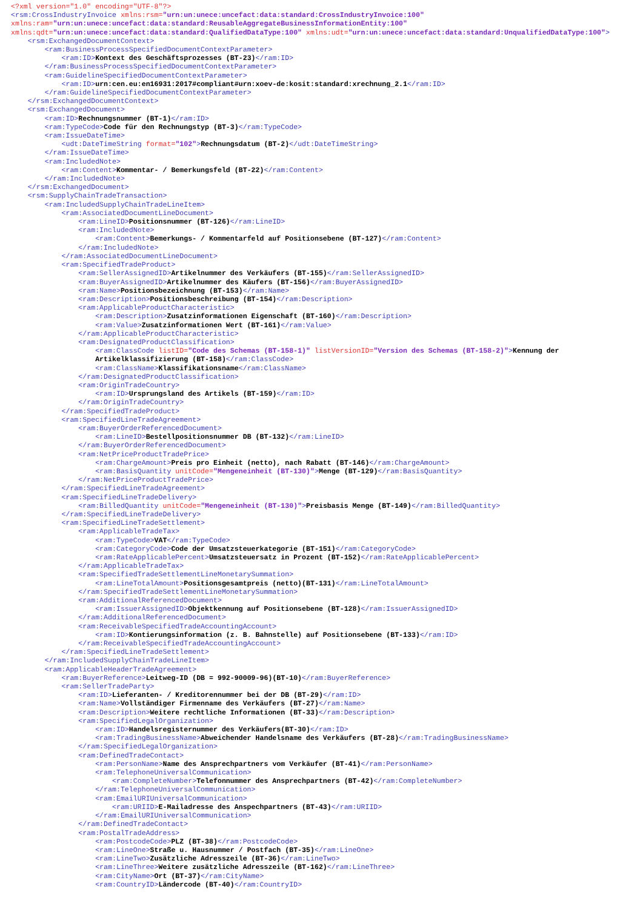<?xml version="1.0" encoding="UTF-8"?>
<rsm:CrossIndustryInvoice xmlns:rsm="urn:un:unece:uncefact:data:standard:CrossIndustryInvoice:100" xmlns:ram="urn:un:unece:uncefact:data:standard:ReusableAggregateBusinessInformationEntity:100" xmlns:qdt="urn:un:unece:uncefact:data:standard:QualifiedDataType:100" xmlns:udt="urn:un:unece:uncefact:data:standard:UnqualifiedDataType:100">
<rsm:ExchangedDocumentContext> <ram:BusinessProcessSpecifiedDocumentContextParameter> <ram:ID>Kontext des Geschäftsprozesses (BT-23)</ram:ID> </ram:BusinessProcessSpecifiedDocumentContextParameter> <ram:GuidelineSpecifiedDocumentContextParameter> <ram:ID>urn:cen.eu:en16931:2017#compliant#urn:xoev-de:kosit:standard:xrechnung_2.1</ram:ID> </ram:GuidelineSpecifiedDocumentContextParameter> </rsm:ExchangedDocumentContext> <rsm:ExchangedDocument> <ram:ID>Rechnungsnummer (BT-1)</ram:ID> <ram:TypeCode>Code für den Rechnungstyp (BT-3)</ram:TypeCode> <ram:IssueDateTime> <udt:DateTimeString format="102">Rechnungsdatum (BT-2)</udt:DateTimeString> </ram:IssueDateTime> <ram:IncludedNote> <ram:Content>Kommentar- / Bemerkungsfeld (BT-22)</ram:Content> </ram:IncludedNote> </rsm:ExchangedDocument> <rsm:SupplyChainTradeTransaction> <ram:IncludedSupplyChainTradeLineItem> <ram:AssociatedDocumentLineDocument> <ram:LineID>Positionsnummer (BT-126)</ram:LineID> <ram:IncludedNote> <ram:Content>Bemerkungs- / Kommentarfeld auf Positionsebene (BT-127)</ram:Content> </ram:IncludedNote> </ram:AssociatedDocumentLineDocument> <ram:SpecifiedTradeProduct> <ram:SellerAssignedID>Artikelnummer des Verkäufers (BT-155)</ram:SellerAssignedID> <ram:BuyerAssignedID>Artikelnummer des Käufers (BT-156)</ram:BuyerAssignedID> <ram:Name>Positionsbezeichnung (BT-153)</ram:Name> <ram:Description>Positionsbeschreibung (BT-154)</ram:Description> <ram:ApplicableProductCharacteristic> <ram:Description>Zusatzinformationen Eigenschaft (BT-160)</ram:Description> <ram:Value>Zusatzinformationen Wert (BT-161)</ram:Value> </ram:ApplicableProductCharacteristic> <ram:DesignatedProductClassification> <ram:ClassCode listID="Code des Schemas (BT-158-1)" listVersionID="Version des Schemas (BT-158-2)">Kennung der Artikelklassifizierung (BT-158)</ram:ClassCode> <ram:ClassName>Klassifikationsname</ram:ClassName> </ram:DesignatedProductClassification> <ram:OriginTradeCountry> <ram:ID>Ursprungsland des Artikels (BT-159)</ram:ID> </ram:OriginTradeCountry> </ram:SpecifiedTradeProduct> <ram:SpecifiedLineTradeAgreement> <ram:BuyerOrderReferencedDocument> <ram:LineID>Bestellpositionsnummer DB (BT-132)</ram:LineID> </ram:BuyerOrderReferencedDocument> <ram:NetPriceProductTradePrice> <ram:ChargeAmount>Preis pro Einheit (netto), nach Rabatt (BT-146)</ram:ChargeAmount> <ram:BasisQuantity unitCode="Mengeneinheit (BT-130)">Menge (BT-129)</ram:BasisQuantity> </ram:NetPriceProductTradePrice> </ram:SpecifiedLineTradeAgreement> <ram:SpecifiedLineTradeDelivery> <ram:BilledQuantity unitCode="Mengeneinheit (BT-130)">Preisbasis Menge (BT-149)</ram:BilledQuantity> </ram:SpecifiedLineTradeDelivery> <ram:SpecifiedLineTradeSettlement> <ram:ApplicableTradeTax> <ram:TypeCode>VAT</ram:TypeCode> <ram:CategoryCode>Code der Umsatzsteuerkategorie (BT-151)</ram:CategoryCode> <ram:RateApplicablePercent>Umsatzsteuersatz in Prozent (BT-152)</ram:RateApplicablePercent> </ram:ApplicableTradeTax> <ram:SpecifiedTradeSettlementLineMonetarySummation> <ram:LineTotalAmount>Positionsgesamtpreis (netto)(BT-131)</ram:LineTotalAmount> </ram:SpecifiedTradeSettlementLineMonetarySummation> <ram:AdditionalReferencedDocument> <ram:IssuerAssignedID>Objektkennung auf Positionsebene (BT-128)</ram:IssuerAssignedID> </ram:AdditionalReferencedDocument> <ram:ReceivableSpecifiedTradeAccountingAccount> <ram:ID>Kontierungsinformation (z. B. Bahnstelle) auf Positionsebene (BT-133)</ram:ID> </ram:ReceivableSpecifiedTradeAccountingAccount> </ram:SpecifiedLineTradeSettlement> </ram:IncludedSupplyChainTradeLineItem> <ram:ApplicableHeaderTradeAgreement> <ram:BuyerReference>Leitweg-ID (DB = 992-90009-96)(BT-10)</ram:BuyerReference> <ram:SellerTradeParty> <ram:ID>Lieferanten- / Kreditorennummer bei der DB (BT-29)</ram:ID> <ram:Name>Vollständiger Firmenname des Verkäufers (BT-27)</ram:Name> <ram:Description>Weitere rechtliche Informationen (BT-33)</ram:Description> <ram:SpecifiedLegalOrganization> <ram:ID>Handelsregisternummer des Verkäufers(BT-30)</ram:ID> <ram:TradingBusinessName>Abweichender Handelsname des Verkäufers (BT-28)</ram:TradingBusinessName> </ram:SpecifiedLegalOrganization> <ram:DefinedTradeContact> <ram:PersonName>Name des Ansprechpartners vom Verkäufer (BT-41)</ram:PersonName> <ram:TelephoneUniversalCommunication> <ram:CompleteNumber>Telefonnummer des Ansprechpartners (BT-42)</ram:CompleteNumber> </ram:TelephoneUniversalCommunication> <ram:EmailURIUniversalCommunication> <ram:URIID>E-Mailadresse des Anspechpartners (BT-43)</ram:URIID> </ram:EmailURIUniversalCommunication> </ram:DefinedTradeContact> <ram:PostalTradeAddress> <ram:PostcodeCode>PLZ (BT-38)</ram:PostcodeCode> <ram:LineOne>Straße u. Hausnummer / Postfach (BT-35)</ram:LineOne> <ram:LineTwo>Zusätzliche Adresszeile (BT-36)</ram:LineTwo> <ram:LineThree>Weitere zusätzliche Adresszeile (BT-162)</ram:LineThree> <ram:CityName>Ort (BT-37)</ram:CityName> <ram:CountryID>Ländercode (BT-40)</ram:CountryID>